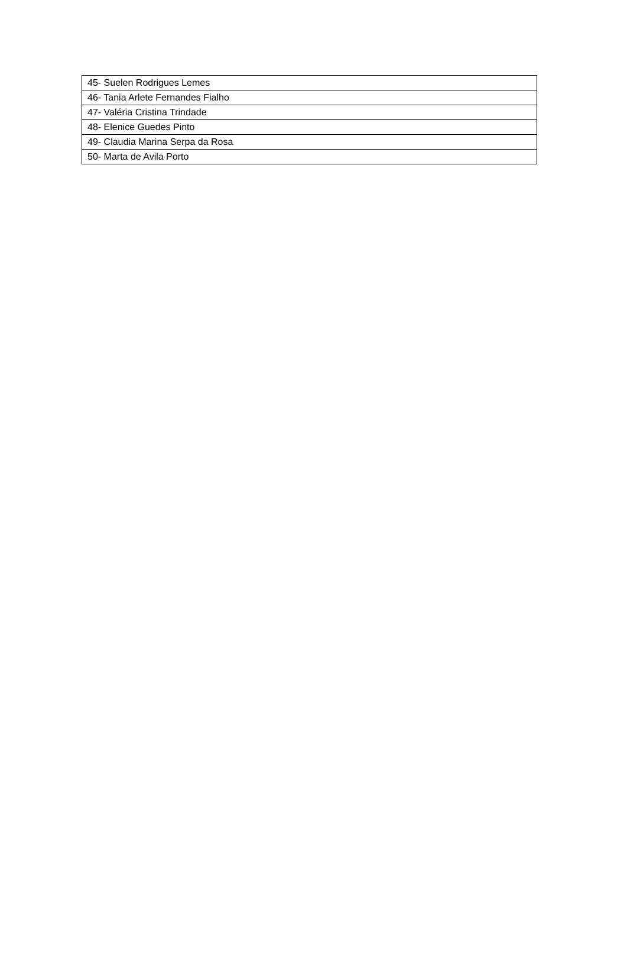| 45- Suelen Rodrigues Lemes |
| 46- Tania Arlete Fernandes Fialho |
| 47- Valéria Cristina Trindade |
| 48- Elenice Guedes Pinto |
| 49- Claudia Marina Serpa da Rosa |
| 50- Marta de Avila Porto |